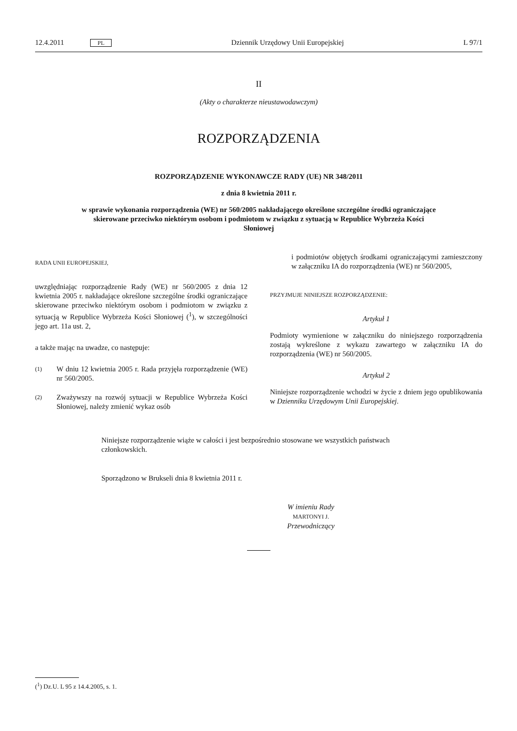12.4.2011 PL Dziennik Urzędowy Unii Europejskiej L 97/1
II
(Akty o charakterze nieustawodawczym)
ROZPORZĄDZENIA
ROZPORZĄDZENIE WYKONAWCZE RADY (UE) NR 348/2011
z dnia 8 kwietnia 2011 r.
w sprawie wykonania rozporządzenia (WE) nr 560/2005 nakładającego określone szczególne środki ograniczające skierowane przeciwko niektórym osobom i podmiotom w związku z sytuacją w Republice Wybrzeża Kości Słoniowej
RADA UNII EUROPEJSKIEJ,
uwzględniając rozporządzenie Rady (WE) nr 560/2005 z dnia 12 kwietnia 2005 r. nakładające określone szczególne środki ograniczające skierowane przeciwko niektórym osobom i podmiotom w związku z sytuacją w Republice Wybrzeża Kości Słoniowej (<sup>1</sup>), w szczególności jego art. 11a ust. 2,
a także mając na uwadze, co następuje:
(1) W dniu 12 kwietnia 2005 r. Rada przyjęła rozporządzenie (WE) nr 560/2005.
(2) Zważywszy na rozwój sytuacji w Republice Wybrzeża Kości Słoniowej, należy zmienić wykaz osób
i podmiotów objętych środkami ograniczającymi zamieszczony w załączniku IA do rozporządzenia (WE) nr 560/2005,
PRZYJMUJE NINIEJSZE ROZPORZĄDZENIE:
Artykuł 1
Podmioty wymienione w załączniku do niniejszego rozporządzenia zostają wykreślone z wykazu zawartego w załączniku IA do rozporządzenia (WE) nr 560/2005.
Artykuł 2
Niniejsze rozporządzenie wchodzi w życie z dniem jego opublikowania w Dzienniku Urzędowym Unii Europejskiej.
Niniejsze rozporządzenie wiąże w całości i jest bezpośrednio stosowane we wszystkich państwach członkowskich.
Sporządzono w Brukseli dnia 8 kwietnia 2011 r.
W imieniu Rady
MARTONYI J.
Przewodniczący
(<sup>1</sup>) Dz.U. L 95 z 14.4.2005, s. 1.